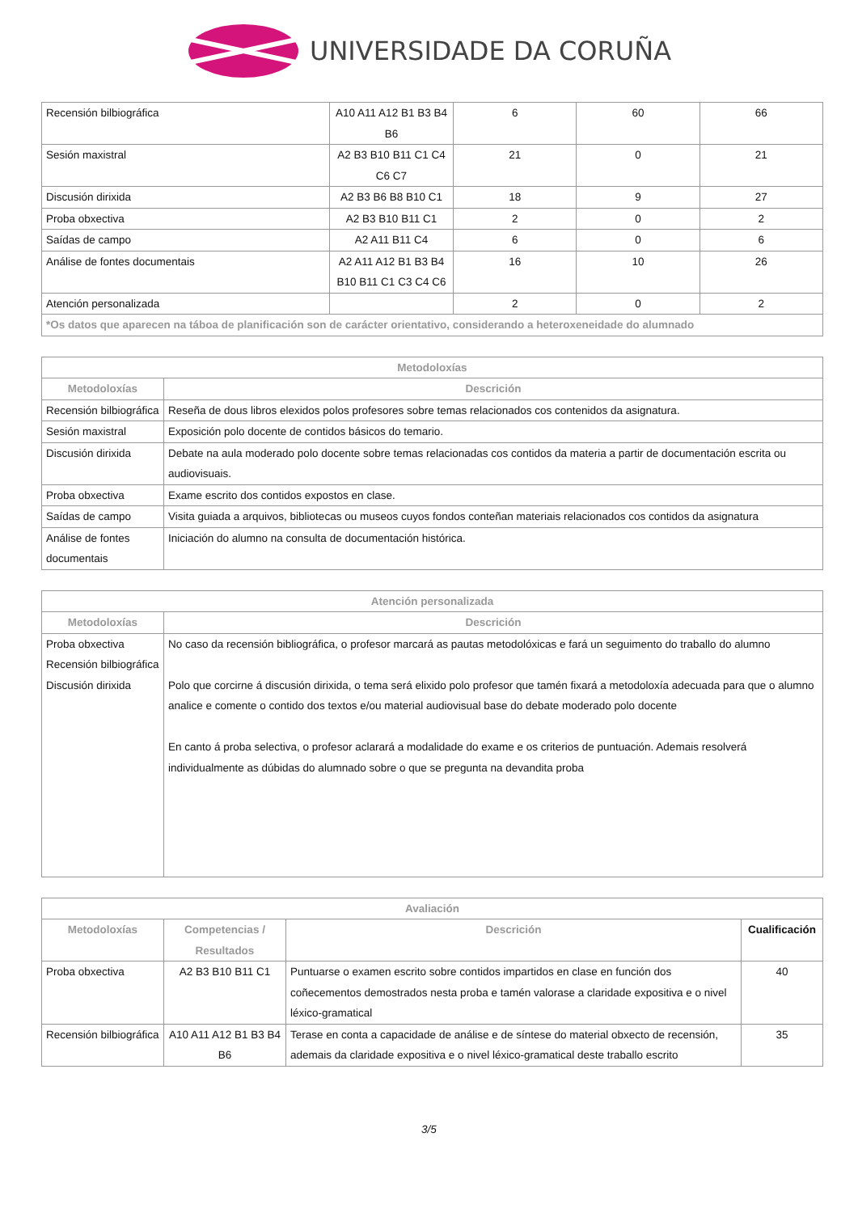UNIVERSIDADE DA CORUÑA
| Recensión bilbiográfica | A10 A11 A12 B1 B3 B4 B6 | 6 | 60 | 66 |
| Sesión maxistral | A2 B3 B10 B11 C1 C4 C6 C7 | 21 | 0 | 21 |
| Discusión dirixida | A2 B3 B6 B8 B10 C1 | 18 | 9 | 27 |
| Proba obxectiva | A2 B3 B10 B11 C1 | 2 | 0 | 2 |
| Saídas de campo | A2 A11 B11 C4 | 6 | 0 | 6 |
| Análise de fontes documentais | A2 A11 A12 B1 B3 B4 B10 B11 C1 C3 C4 C6 | 16 | 10 | 26 |
| Atención personalizada | | 2 | 0 | 2 |
| *Os datos que aparecen na táboa de planificación son de carácter orientativo, considerando a heteroxeneidade do alumnado | | | | |
| Metodoloxías | |
| --- | --- |
| Metodoloxías | Descrición |
| Recensión bilbiográfica | Reseña de dous libros elexidos polos profesores sobre temas relacionados cos contenidos da asignatura. |
| Sesión maxistral | Exposición polo docente de contidos básicos do temario. |
| Discusión dirixida | Debate na aula moderado polo docente sobre temas relacionadas cos contidos da materia a partir de documentación escrita ou audiovisuais. |
| Proba obxectiva | Exame escrito dos contidos expostos en clase. |
| Saídas de campo | Visita guiada a arquivos, bibliotecas ou museos cuyos fondos conteñan materiais relacionados cos contidos da asignatura |
| Análise de fontes documentais | Iniciación do alumno na consulta de documentación histórica. |
| Atención personalizada | |
| --- | --- |
| Metodoloxías | Descrición |
| Proba obxectiva Recensión bilbiográfica Discusión dirixida | No caso da recensión bibliográfica, o profesor marcará as pautas metodolóxicas e fará un seguimento do traballo do alumno Polo que corcirne á discusión dirixida, o tema será elixido polo profesor que tamén fixará a metodoloxía adecuada para que o alumno analice e comente o contido dos textos e/ou material audiovisual base do debate moderado polo docente En canto á proba selectiva, o profesor aclarará a modalidade do exame e os criterios de puntuación. Ademais resolverá individualmente as dúbidas do alumnado sobre o que se pregunta na devandita proba |
| Avaliación | | | |
| --- | --- | --- | --- |
| Metodoloxías | Competencias / Resultados | Descrición | Cualificación |
| Proba obxectiva | A2 B3 B10 B11 C1 | Puntuarse o examen escrito sobre contidos impartidos en clase en función dos coñecementos demostrados nesta proba e tamén valorase a claridade expositiva e o nivel léxico-gramatical | 40 |
| Recensión bilbiográfica | A10 A11 A12 B1 B3 B4 B6 | Terase en conta a capacidade de análise e de síntese do material obxecto de recensión, ademais da claridade expositiva e o nivel léxico-gramatical deste traballo escrito | 35 |
3/5